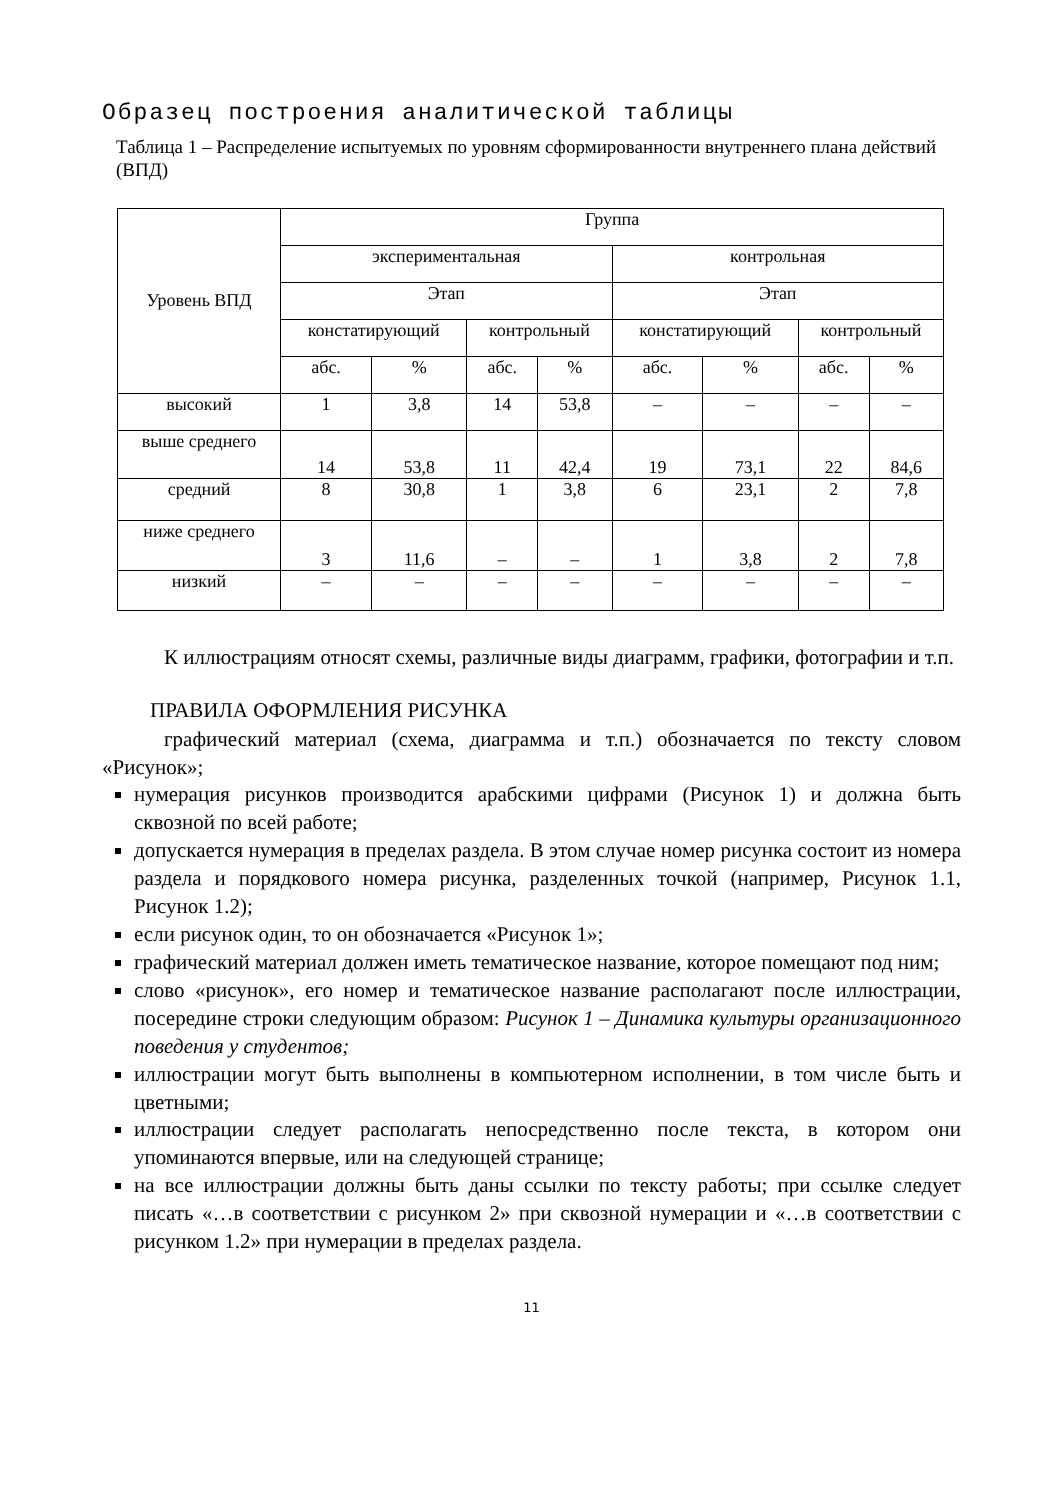Образец построения аналитической таблицы
Таблица 1 – Распределение испытуемых по уровням сформированности внутреннего плана действий (ВПД)
| Уровень ВПД | Группа | | | | | | | |
| --- | --- | --- | --- | --- | --- | --- | --- | --- |
| | экспериментальная | | | | контрольная | | | |
| | Этап | | | | Этап | | | |
| | констатирующий | | контрольный | | констатирующий | | контрольный | |
| | абс. | % | абс. | % | абс. | % | абс. | % |
| высокий | 1 | 3,8 | 14 | 53,8 | – | – | – | – |
| выше среднего | 14 | 53,8 | 11 | 42,4 | 19 | 73,1 | 22 | 84,6 |
| средний | 8 | 30,8 | 1 | 3,8 | 6 | 23,1 | 2 | 7,8 |
| ниже среднего | 3 | 11,6 | – | – | 1 | 3,8 | 2 | 7,8 |
| низкий | – | – | – | – | – | – | – | – |
К иллюстрациям относят схемы, различные виды диаграмм, графики, фотографии и т.п.
ПРАВИЛА ОФОРМЛЕНИЯ РИСУНКА
графический материал (схема, диаграмма и т.п.) обозначается по тексту словом «Рисунок»;
нумерация рисунков производится арабскими цифрами (Рисунок 1) и должна быть сквозной по всей работе;
допускается нумерация в пределах раздела. В этом случае номер рисунка состоит из номера раздела и порядкового номера рисунка, разделенных точкой (например, Рисунок 1.1, Рисунок 1.2);
если рисунок один, то он обозначается «Рисунок 1»;
графический материал должен иметь тематическое название, которое помещают под ним;
слово «рисунок», его номер и тематическое название располагают после иллюстрации, посередине строки следующим образом: Рисунок 1 – Динамика культуры организационного поведения у студентов;
иллюстрации могут быть выполнены в компьютерном исполнении, в том числе быть и цветными;
иллюстрации следует располагать непосредственно после текста, в котором они упоминаются впервые, или на следующей странице;
на все иллюстрации должны быть даны ссылки по тексту работы; при ссылке следует писать «…в соответствии с рисунком 2» при сквозной нумерации и «…в соответствии с рисунком 1.2» при нумерации в пределах раздела.
11